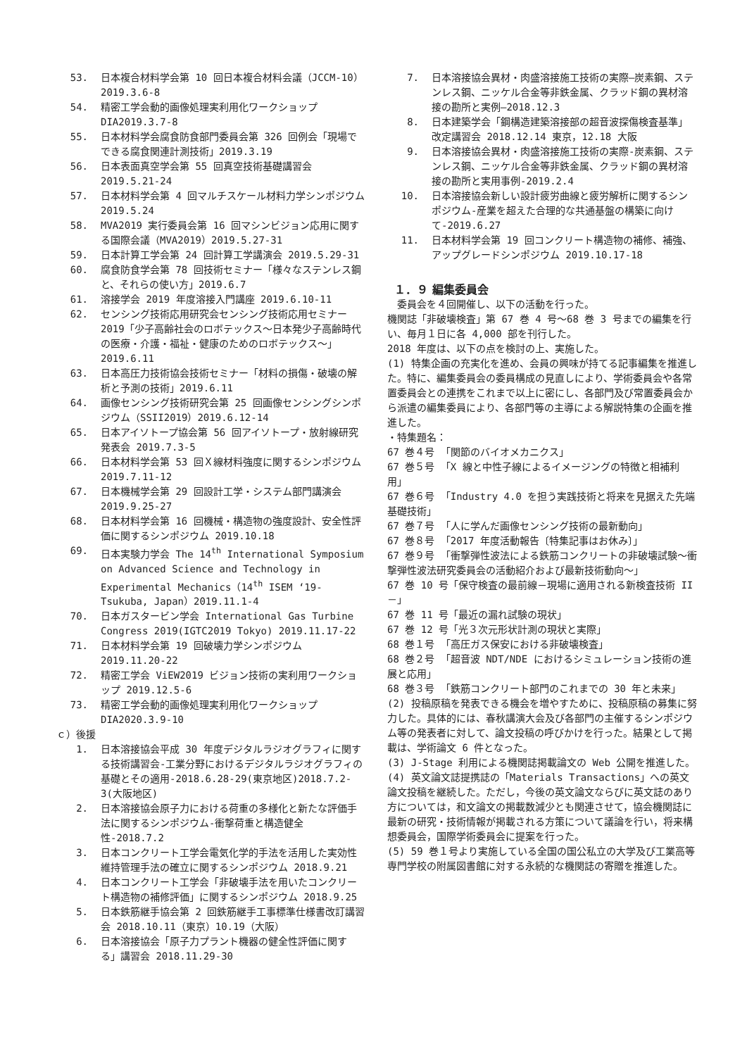53. 日本複合材料学会第 10 回日本複合材料会議（JCCM-10）2019.3.6-8
54. 精密工学会動的画像処理実利用化ワークショップ DIA2019.3.7-8
55. 日本材料学会腐食防食部門委員会第 326 回例会「現場でできる腐食関連計測技術」2019.3.19
56. 日本表面真空学会第 55 回真空技術基礎講習会 2019.5.21-24
57. 日本材料学会第 4 回マルチスケール材料力学シンポジウム 2019.5.24
58. MVA2019 実行委員会第 16 回マシンビジョン応用に関する国際会議（MVA2019）2019.5.27-31
59. 日本計算工学会第 24 回計算工学講演会 2019.5.29-31
60. 腐食防食学会第 78 回技術セミナー「様々なステンレス鋼と、それらの使い方」2019.6.7
61. 溶接学会 2019 年度溶接入門講座 2019.6.10-11
62. センシング技術応用研究会センシング技術応用セミナー2019「少子高齢社会のロボテックス～日本発少子高齢時代の医療・介護・福祉・健康のためのロボテックス～」2019.6.11
63. 日本高圧力技術協会技術セミナー「材料の損傷・破壊の解析と予測の技術」2019.6.11
64. 画像センシング技術研究会第 25 回画像センシングシンポジウム（SSII2019）2019.6.12-14
65. 日本アイソトープ協会第 56 回アイソトープ・放射線研究発表会 2019.7.3-5
66. 日本材料学会第 53 回Ｘ線材料強度に関するシンポジウム 2019.7.11-12
67. 日本機械学会第 29 回設計工学・システム部門講演会 2019.9.25-27
68. 日本材料学会第 16 回機械・構造物の強度設計、安全性評価に関するシンポジウム 2019.10.18
69. 日本実験力学会 The 14<sup>th</sup> International Symposium on Advanced Science and Technology in Experimental Mechanics（14<sup>th</sup> ISEM ‘19-Tsukuba, Japan）2019.11.1-4
70. 日本ガスタービン学会 International Gas Turbine Congress 2019(IGTC2019 Tokyo) 2019.11.17-22
71. 日本材料学会第 19 回破壊力学シンポジウム 2019.11.20-22
72. 精密工学会 ViEW2019 ビジョン技術の実利用ワークショップ 2019.12.5-6
73. 精密工学会動的画像処理実利用化ワークショップ DIA2020.3.9-10
ｃ）後援
1. 日本溶接協会平成 30 年度デジタルラジオグラフィに関する技術講習会-工業分野におけるデジタルラジオグラフィの基礎とその適用-2018.6.28-29(東京地区)2018.7.2-3(大阪地区)
2. 日本溶接協会原子力における荷重の多様化と新たな評価手法に関するシンポジウム-衝撃荷重と構造健全性-2018.7.2
3. 日本コンクリート工学会電気化学的手法を活用した実効性維持管理手法の確立に関するシンポジウム 2018.9.21
4. 日本コンクリート工学会「非破壊手法を用いたコンクリート構造物の補修評価」に関するシンポジウム 2018.9.25
5. 日本鉄筋継手協会第 2 回鉄筋継手工事標準仕様書改訂講習会 2018.10.11（東京）10.19（大阪）
6. 日本溶接協会「原子力プラント機器の健全性評価に関する」講習会 2018.11.29-30
7. 日本溶接協会異材・肉盛溶接施工技術の実際―炭素鋼、ステンレス鋼、ニッケル合金等非鉄金属、クラッド鋼の異材溶接の勘所と実例―2018.12.3
8. 日本建築学会「鋼構造建築溶接部の超音波探傷検査基準」改定講習会 2018.12.14 東京，12.18 大阪
9. 日本溶接協会異材・肉盛溶接施工技術の実際-炭素鋼、ステンレス鋼、ニッケル合金等非鉄金属、クラッド鋼の異材溶接の勘所と実用事例-2019.2.4
10. 日本溶接協会新しい設計疲労曲線と疲労解析に関するシンポジウム-産業を超えた合理的な共通基盤の構築に向けて-2019.6.27
11. 日本材料学会第 19 回コンクリート構造物の補修、補強、アップグレードシンポジウム 2019.10.17-18
１．９ 編集委員会
　委員会を４回開催し、以下の活動を行った。
機関誌「非破壊検査」第 67 巻 4 号～68 巻 3 号までの編集を行い、毎月１日に各 4,000 部を刊行した。
2018 年度は、以下の点を検討の上、実施した。
(1) 特集企画の充実化を進め、会員の興味が持てる記事編集を推進した。特に、編集委員会の委員構成の見直しにより、学術委員会や各常置委員会との連携をこれまで以上に密にし、各部門及び常置委員会から派遣の編集委員により、各部門等の主導による解説特集の企画を推進した。
・特集題名：
67 巻４号 「関節のバイオメカニクス」
67 巻５号 「X 線と中性子線によるイメージングの特徴と相補利用」
67 巻６号 「Industry 4.0 を担う実践技術と将来を見据えた先端基礎技術」
67 巻７号 「人に学んだ画像センシング技術の最新動向」
67 巻８号 「2017 年度活動報告〔特集記事はお休み〕」
67 巻９号 「衝撃弾性波法による鉄筋コンクリートの非破壊試験～衝撃弾性波法研究委員会の活動紹介および最新技術動向～」
67 巻 10 号「保守検査の最前線－現場に適用される新検査技術 II－」
67 巻 11 号「最近の漏れ試験の現状」
67 巻 12 号「光３次元形状計測の現状と実際」
68 巻１号 「高圧ガス保安における非破壊検査」
68 巻２号 「超音波 NDT/NDE におけるシミュレーション技術の進展と応用」
68 巻３号 「鉄筋コンクリート部門のこれまでの 30 年と未来」
(2) 投稿原稿を発表できる機会を増やすために、投稿原稿の募集に努力した。具体的には、春秋講演大会及び各部門の主催するシンポジウム等の発表者に対して、論文投稿の呼びかけを行った。結果として掲載は、学術論文 6 件となった。
(3) J-Stage 利用による機関誌掲載論文の Web 公開を推進した。
(4) 英文論文誌提携誌の「Materials Transactions」への英文論文投稿を継続した。ただし，今後の英文論文ならびに英文誌のあり方については，和文論文の掲載数減少とも関連させて，協会機関誌に最新の研究・技術情報が掲載される方策について議論を行い，将来構想委員会，国際学術委員会に提案を行った。
(5) 59 巻１号より実施している全国の国公私立の大学及び工業高等専門学校の附属図書館に対する永続的な機関誌の寄贈を推進した。